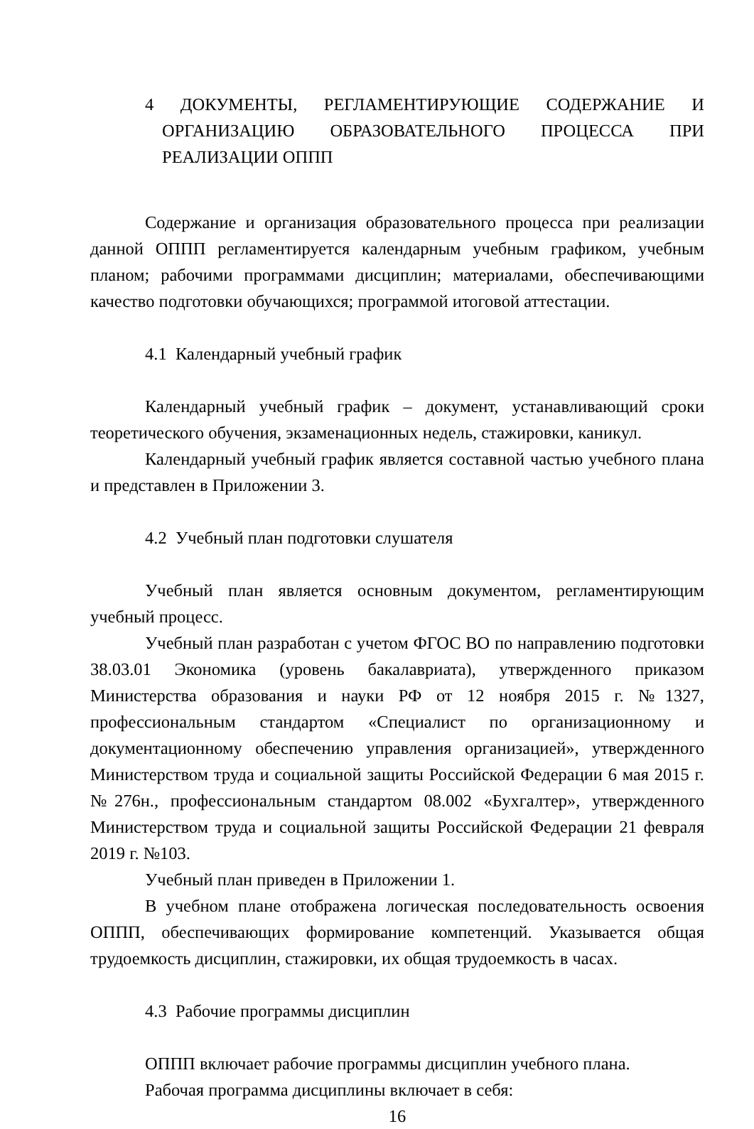4 ДОКУМЕНТЫ, РЕГЛАМЕНТИРУЮЩИЕ СОДЕРЖАНИЕ И ОРГАНИЗАЦИЮ ОБРАЗОВАТЕЛЬНОГО ПРОЦЕССА ПРИ РЕАЛИЗАЦИИ ОППП
Содержание и организация образовательного процесса при реализации данной ОППП регламентируется календарным учебным графиком, учебным планом; рабочими программами дисциплин; материалами, обеспечивающими качество подготовки обучающихся; программой итоговой аттестации.
4.1 Календарный учебный график
Календарный учебный график – документ, устанавливающий сроки теоретического обучения, экзаменационных недель, стажировки, каникул.
Календарный учебный график является составной частью учебного плана и представлен в Приложении 3.
4.2 Учебный план подготовки слушателя
Учебный план является основным документом, регламентирующим учебный процесс.
Учебный план разработан с учетом ФГОС ВО по направлению подготовки 38.03.01 Экономика (уровень бакалавриата), утвержденного приказом Министерства образования и науки РФ от 12 ноября 2015 г. №1327, профессиональным стандартом «Специалист по организационному и документационному обеспечению управления организацией», утвержденного Министерством труда и социальной защиты Российской Федерации 6 мая 2015 г. №276н., профессиональным стандартом 08.002 «Бухгалтер», утвержденного Министерством труда и социальной защиты Российской Федерации 21 февраля 2019 г. №103.
Учебный план приведен в Приложении 1.
В учебном плане отображена логическая последовательность освоения ОППП, обеспечивающих формирование компетенций. Указывается общая трудоемкость дисциплин, стажировки, их общая трудоемкость в часах.
4.3 Рабочие программы дисциплин
ОППП включает рабочие программы дисциплин учебного плана.
Рабочая программа дисциплины включает в себя:
16